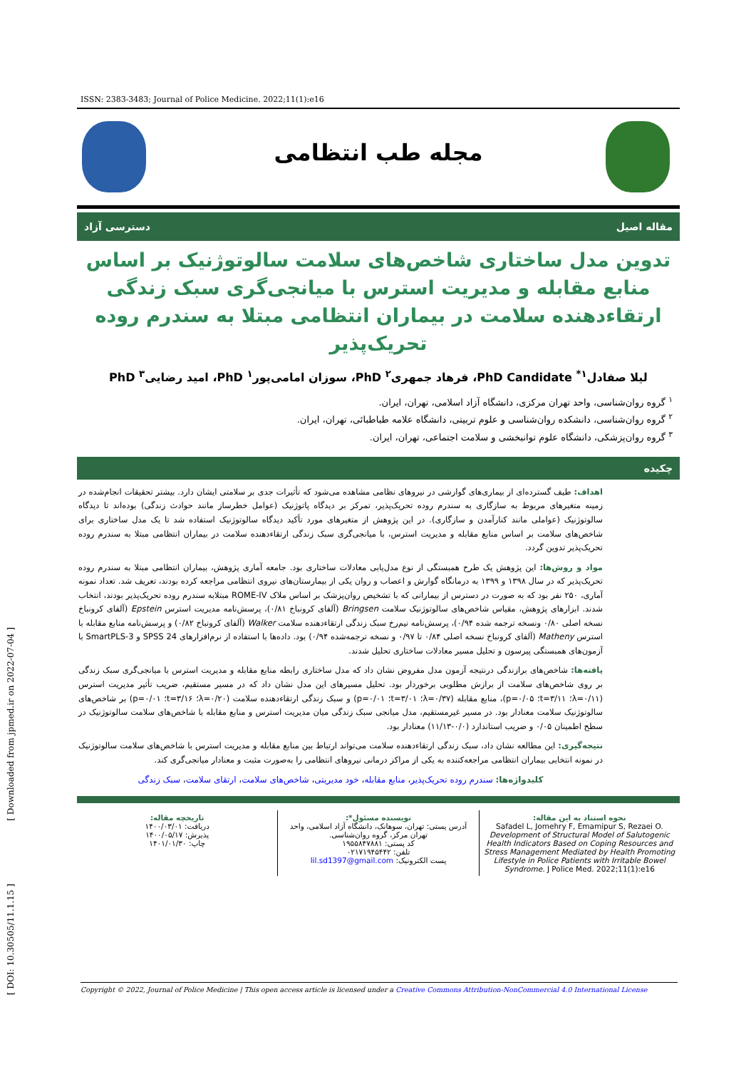ISSN: 2383-3483; Journal of Police Medicine. 2022;11(1):e16
مجله طب انتظامی
مقاله اصیل دسترسی آزاد
تدوین مدل ساختاری شاخص‌های سلامت سالوتوژنیک بر اساس منابع مقابله و مدیریت استرس با میانجی‌گری سبک زندگی ارتقاءدهنده سلامت در بیماران انتظامی مبتلا به سندرم روده تحریک‌پذیر
لیلا صفادل<sup>۱*</sup> PhD Candidate، فرهاد جمهری<sup>۲</sup> PhD، سوزان امامی‌پور<sup>۱</sup> PhD، امید رضایی<sup>۳</sup> PhD
<sup>۱</sup> گروه روان‌شناسی، واحد تهران مرکزی، دانشگاه آزاد اسلامی، تهران، ایران.
<sup>۲</sup> گروه روان‌شناسی، دانشکده روان‌شناسی و علوم تربیتی، دانشگاه علامه طباطبائی، تهران، ایران.
<sup>۳</sup> گروه روان‌پزشکی، دانشگاه علوم توانبخشی و سلامت اجتماعی، تهران، ایران.
چکیده
اهداف: طیف گسترده‌ای از بیماری‌های گوارشی در نیروهای نظامی مشاهده می‌شود که تأثیرات جدی بر سلامتی ایشان دارد. بیشتر تحقیقات انجام‌شده در زمینه متغیرهای مربوط به سازگاری به سندرم روده تحریک‌پذیر، تمرکز بر دیدگاه پاتوژنیک (عوامل خطرساز مانند حوادث زندگی) بوده‌اند تا دیدگاه سالوتوژنیک (عواملی مانند کنارآمدن و سازگاری). در این پژوهش از متغیرهای مورد تأکید دیدگاه سالوتوژنیک استفاده شد تا یک مدل ساختاری برای شاخص‌های سلامت بر اساس منابع مقابله و مدیریت استرس، با میانجی‌گری سبک زندگی ارتقاءدهنده سلامت در بیماران انتظامی مبتلا به سندرم روده تحریک‌پذیر تدوین گردد.
مواد و روش‌ها: این پژوهش یک طرح همبستگی از نوع مدل‌یابی معادلات ساختاری بود. جامعه آماری پژوهش، بیماران انتظامی مبتلا به سندرم روده تحریک‌پذیر که در سال ۱۳۹۸ و ۱۳۹۹ به درمانگاه گوارش و اعصاب و روان یکی از بیمارستان‌های نیروی انتظامی مراجعه کرده بودند، تعریف شد. تعداد نمونه آماری، ۲۵۰ نفر بود که به صورت در دسترس از بیمارانی که با تشخیص روان‌پزشک بر اساس ملاک ROME-IV مبتلابه سندرم روده تحریک‌پذیر بودند، انتخاب شدند. ابزارهای پژوهش، مقیاس شاخص‌های سالوتوژنیک سلامت Bringsen (آلفای کرونباخ ۰/۸۱)، پرسش‌نامه مدیریت استرس Epstein (آلفای کرونباخ نسخه اصلی ۰/۸۰ ونسخه ترجمه شده ۰/۹۴)، پرسش‌نامه نیم‌رخ سبک زندگی ارتقاءدهنده سلامت Walker (آلفای کرونباخ ۰/۸۲) و پرسش‌نامه منابع مقابله با استرس Matheny (آلفای کرونباخ نسخه اصلی ۰/۸۴ تا ۰/۹۷ و نسخه ترجمه‌شده ۰/۹۴) بود. داده‌ها با استفاده از نرم‌افزارهای SPSS 24 و SmartPLS-3 با آزمون‌های همبستگی پیرسون و تحلیل مسیر معادلات ساختاری تحلیل شدند.
یافته‌ها: شاخص‌های برازندگی درنتیجه آزمون مدل مفروض نشان داد که مدل ساختاری رابطه منابع مقابله و مدیریت استرس با میانجی‌گری سبک زندگی بر روی شاخص‌های سلامت از برازش مطلوبی برخوردار بود. تحلیل مسیرهای این مدل نشان داد که در مسیر مستقیم، ضریب تأثیر مدیریت استرس (λ=۰/۱۱؛ t=۳/۱۱؛ p=۰/۰۵)، منابع مقابله (λ=۰/۳۷؛ t=۳/۰۱؛ p=۰/۰۱) و سبک زندگی ارتقاءدهنده سلامت (λ=۰/۲۰؛ t=۳/۱۶؛ p=۰/۰۱) بر شاخص‌های سالوتوژنیک سلامت معنادار بود. در مسیر غیرمستقیم، مدل میانجی سبک زندگی میان مدیریت استرس و منابع مقابله با شاخص‌های سلامت سالوتوژنیک در سطح اطمینان ۰/۰۵ و ضریب استاندارد (۰/۰-۱۱/۱۳) معنادار بود.
نتیجه‌گیری: این مطالعه نشان داد، سبک زندگی ارتقاءدهنده سلامت می‌تواند ارتباط بین منابع مقابله و مدیریت استرس با شاخص‌های سلامت سالوتوژنیک در نمونه انتخابی بیماران انتظامی مراجعه‌کننده به یکی از مراکز درمانی نیروهای انتظامی را به‌صورت مثبت و معنادار میانجی‌گری کند.
کلیدواژه‌ها: سندرم روده تحریک‌پذیر، منابع مقابله، خود مدیریتی، شاخص‌های سلامت، ارتقای سلامت، سبک زندگی
نحوه استناد به این مقاله:
Safadel L, Jomehry F, Emamipur S, Rezaei O. Development of Structural Model of Salutogenic Health Indicators Based on Coping Resources and Stress Management Mediated by Health Promoting Lifestyle in Police Patients with Irritable Bowel Syndrome. J Police Med. 2022;11(1):e16
نویسنده مسئول*:
آدرس پستی: تهران، سوهانک، دانشگاه آزاد اسلامی، واحد تهران مرکز، گروه روان‌شناسی.
کد پستی: ۱۹۵۵۸۴۷۸۸۱
تلفن: ۰۲۱۷۱۹۴۵۴۴۲
پست الکترونیک: lil.sd1397@gmail.com
تاریخچه مقاله:
دریافت: ۱۴۰۰/۰۳/۰۱
پذیرش: ۱۴۰۰/۰۵/۱۷
چاپ: ۱۴۰۱/۰۱/۳۰
Copyright © 2022, Journal of Police Medicine | This open access article is licensed under a Creative Commons Attribution-NonCommercial 4.0 International License
[ Downloaded from jpmed.ir on 2022-07-04 ]
[ DOI: 10.30505/11.1.15 ]